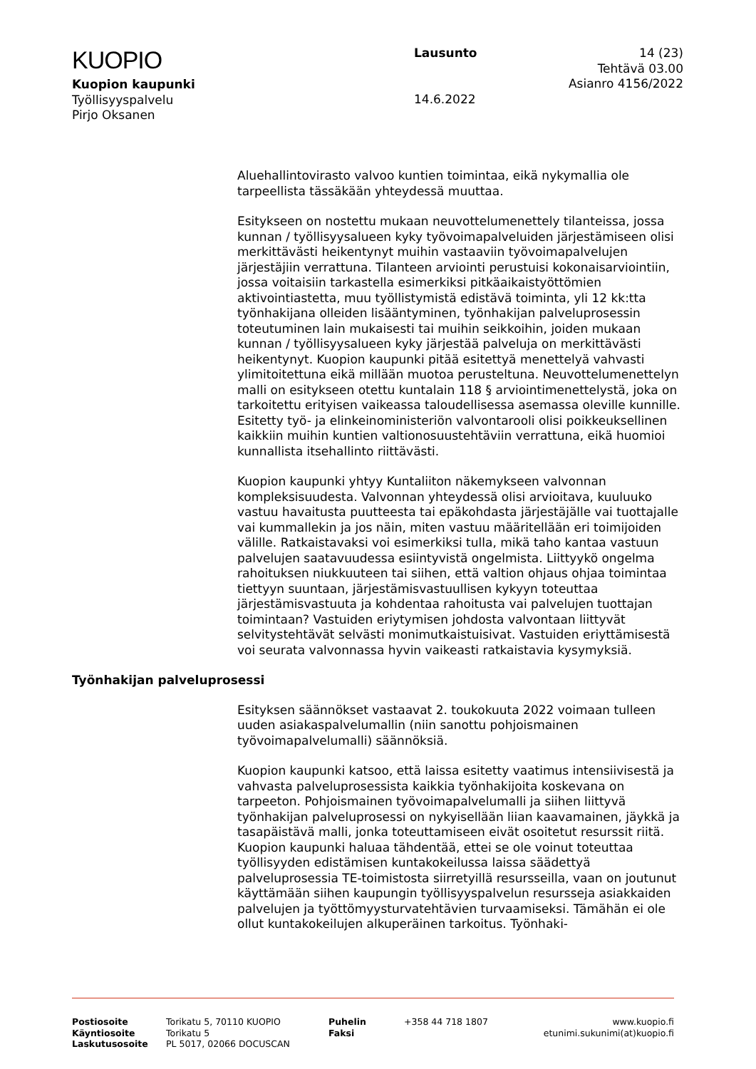KUOPIO
Kuopion kaupunki
Työllisyyspalvelu
Pirjo Oksanen
Lausunto
14.6.2022
14 (23)
Tehtävä 03.00
Asianro 4156/2022
Aluehallintovirasto valvoo kuntien toimintaa, eikä nykymallia ole tarpeellista tässäkään yhteydessä muuttaa.
Esitykseen on nostettu mukaan neuvottelumenettely tilanteissa, jossa kunnan / työllisyysalueen kyky työvoimapalveluiden järjestämiseen olisi merkittävästi heikentynyt muihin vastaaviin työvoimapalvelujen järjestäjiin verrattuna. Tilanteen arviointi perustuisi kokonaisarviointiin, jossa voitaisiin tarkastella esimerkiksi pitkäaikaistyöttömien aktivointiastetta, muu työllistymistä edistävä toiminta, yli 12 kk:tta työnhakijana olleiden lisääntyminen, työnhakijan palveluprosessin toteutuminen lain mukaisesti tai muihin seikkoihin, joiden mukaan kunnan / työllisyysalueen kyky järjestää palveluja on merkittävästi heikentynyt. Kuopion kaupunki pitää esitettyä menettelyä vahvasti ylimitoitettuna eikä millään muotoa perusteltuna. Neuvottelumenettelyn malli on esitykseen otettu kuntalain 118 § arviointimenettelystä, joka on tarkoitettu erityisen vaikeassa taloudellisessa asemassa oleville kunnille. Esitetty työ- ja elinkeinoministeriön valvontarooli olisi poikkeuksellinen kaikkiin muihin kuntien valtionosuustehtäviin verrattuna, eikä huomioi kunnallista itsehallinto riittävästi.
Kuopion kaupunki yhtyy Kuntaliiton näkemykseen valvonnan kompleksisuudesta. Valvonnan yhteydessä olisi arvioitava, kuuluuko vastuu havaitusta puutteesta tai epäkohdasta järjestäjälle vai tuottajalle vai kummallekin ja jos näin, miten vastuu määritellään eri toimijoiden välille. Ratkaistavaksi voi esimerkiksi tulla, mikä taho kantaa vastuun palvelujen saatavuudessa esiintyvistä ongelmista. Liittyykö ongelma rahoituksen niukkuuteen tai siihen, että valtion ohjaus ohjaa toimintaa tiettyyn suuntaan, järjestämisvastuullisen kykyyn toteuttaa järjestämisvastuuta ja kohdentaa rahoitusta vai palvelujen tuottajan toimintaan? Vastuiden eriytymisen johdosta valvontaan liittyvät selvitystehtävät selvästi monimutkaistuisivat. Vastuiden eriyttämisestä voi seurata valvonnassa hyvin vaikeasti ratkaistavia kysymyksiä.
Työnhakijan palveluprosessi
Esityksen säännökset vastaavat 2. toukokuuta 2022 voimaan tulleen uuden asiakaspalvelumallin (niin sanottu pohjoismainen työvoimapalvelumalli) säännöksiä.
Kuopion kaupunki katsoo, että laissa esitetty vaatimus intensiivisestä ja vahvasta palveluprosessista kaikkia työnhakijoita koskevana on tarpeeton. Pohjoismainen työvoimapalvelumalli ja siihen liittyvä työnhakijan palveluprosessi on nykyisellään liian kaavamainen, jäykkä ja tasapäistävä malli, jonka toteuttamiseen eivät osoitetut resurssit riitä. Kuopion kaupunki haluaa tähdentää, ettei se ole voinut toteuttaa työllisyyden edistämisen kuntakokeilussa laissa säädettyä palveluprosessia TE-toimistosta siirretyillä resursseilla, vaan on joutunut käyttämään siihen kaupungin työllisyyspalvelun resursseja asiakkaiden palvelujen ja työttömyysturvatehtävien turvaamiseksi. Tämähän ei ole ollut kuntakokeilujen alkuperäinen tarkoitus. Työnhaki-
Postiosoite
Käyntiosoite
Laskutusosoite
Torikatu 5, 70110 KUOPIO
Torikatu 5
PL 5017, 02066 DOCUSCAN
Puhelin
Faksi
+358 44 718 1807 www.kuopio.fi
etunimi.sukunimi(at)kuopio.fi